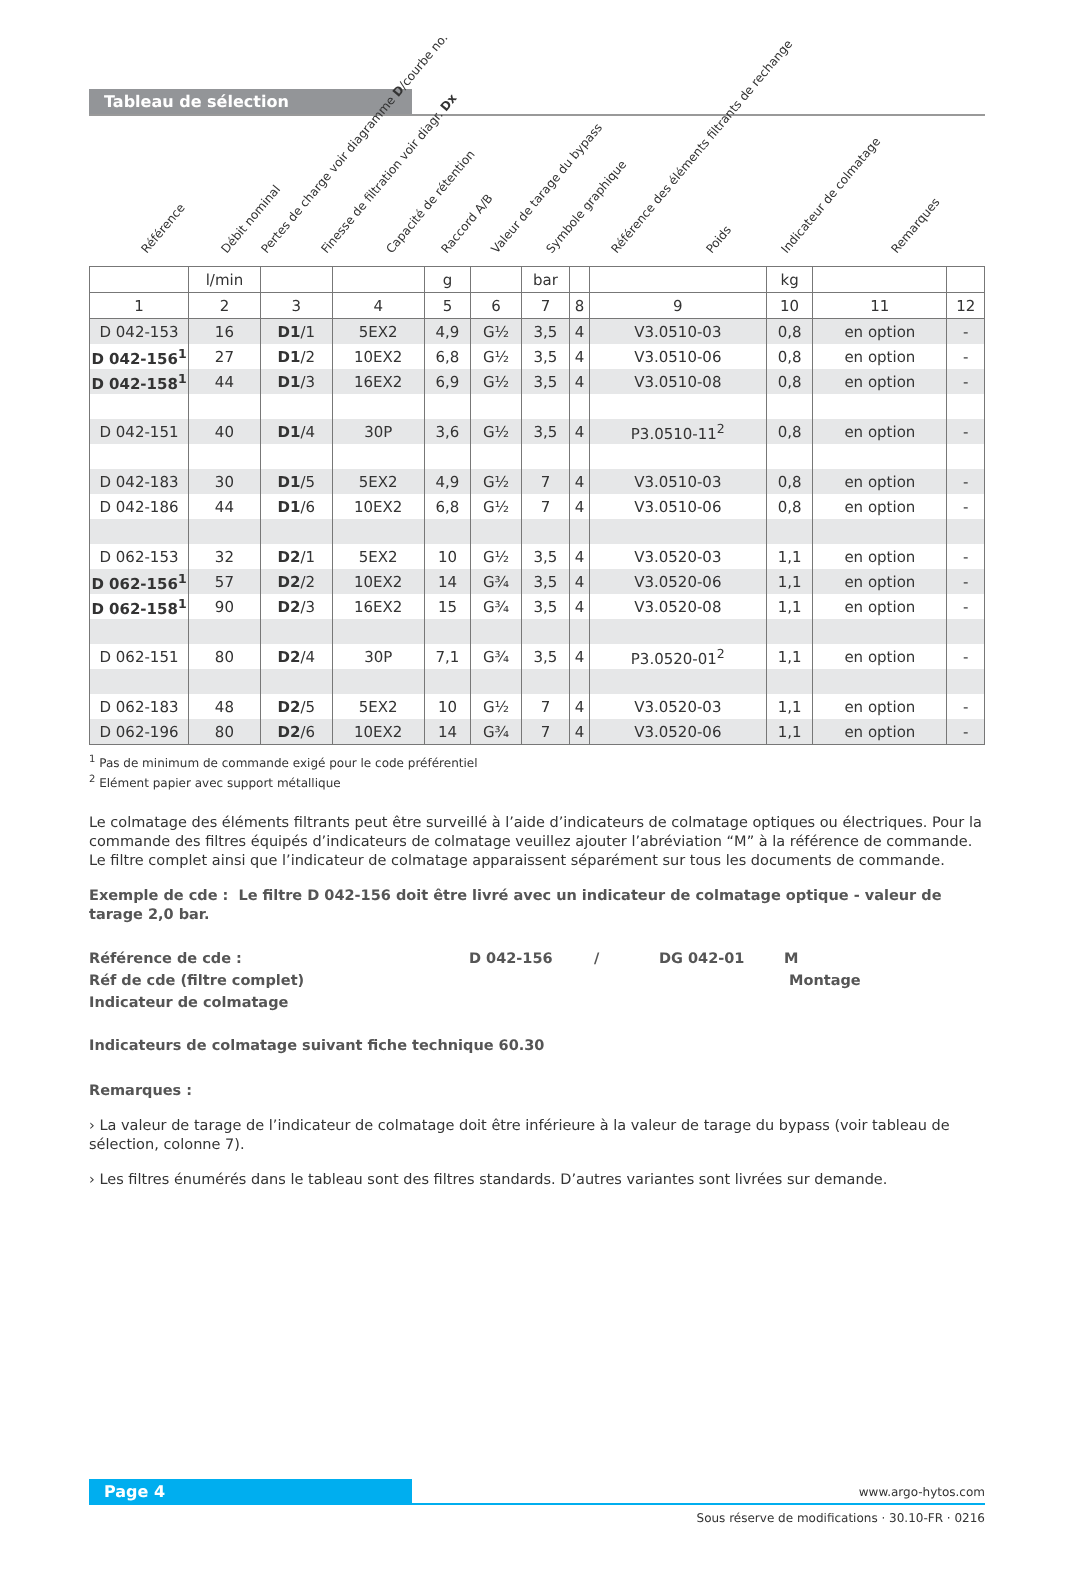Tableau de sélection
Référence Débit nominal Pertes de charge voir diagramme D/courbe no. Finesse de filtration voir diagr. Dx Capacité de rétention Raccord A/B Valeur de tarage du bypass Symbole graphique Référence des éléments filtrants de rechange Poids Indicateur de colmatage Remarques
| | l/min | | | g | | bar | | | kg | | |
| 1 | 2 | 3 | 4 | 5 | 6 | 7 | 8 | 9 | 10 | 11 | 12 |
| D 042-153 | 16 | D1 /1 | 5EX2 | 4,9 | G½ | 3,5 | 4 | V3.0510-03 | 0,8 | en option | - |
| D 042-156<sup>1</sup> | 27 | D1 /2 | 10EX2 | 6,8 | G½ | 3,5 | 4 | V3.0510-06 | 0,8 | en option | - |
| D 042-158<sup>1</sup> | 44 | D1 /3 | 16EX2 | 6,9 | G½ | 3,5 | 4 | V3.0510-08 | 0,8 | en option | - |
| D 042-151 | 40 | D1 /4 | 30P | 3,6 | G½ | 3,5 | 4 | P3.0510-11<sup>2</sup> | 0,8 | en option | - |
| D 042-183 | 30 | D1 /5 | 5EX2 | 4,9 | G½ | 7 | 4 | V3.0510-03 | 0,8 | en option | - |
| D 042-186 | 44 | D1 /6 | 10EX2 | 6,8 | G½ | 7 | 4 | V3.0510-06 | 0,8 | en option | - |
| D 062-153 | 32 | D2 /1 | 5EX2 | 10 | G½ | 3,5 | 4 | V3.0520-03 | 1,1 | en option | - |
| D 062-156<sup>1</sup> | 57 | D2 /2 | 10EX2 | 14 | G¾ | 3,5 | 4 | V3.0520-06 | 1,1 | en option | - |
| D 062-158<sup>1</sup> | 90 | D2 /3 | 16EX2 | 15 | G¾ | 3,5 | 4 | V3.0520-08 | 1,1 | en option | - |
| D 062-151 | 80 | D2 /4 | 30P | 7,1 | G¾ | 3,5 | 4 | P3.0520-01<sup>2</sup> | 1,1 | en option | - |
| D 062-183 | 48 | D2 /5 | 5EX2 | 10 | G½ | 7 | 4 | V3.0520-03 | 1,1 | en option | - |
| D 062-196 | 80 | D2 /6 | 10EX2 | 14 | G¾ | 7 | 4 | V3.0520-06 | 1,1 | en option | - |
<sup>1</sup> Pas de minimum de commande exigé pour le code préférentiel
<sup>2</sup> Elément papier avec support métallique
Le colmatage des éléments filtrants peut être surveillé à l’aide d’indicateurs de colmatage optiques ou électriques. Pour la commande des filtres équipés d’indicateurs de colmatage veuillez ajouter l’abréviation “M” à la référence de commande. Le filtre complet ainsi que l’indicateur de colmatage apparaissent séparément sur tous les documents de commande.
Exemple de cde : Le filtre D 042-156 doit être livré avec un indicateur de colmatage optique - valeur de tarage 2,0 bar.
Référence de cde : D 042-156 / DG 042-01 M
Réf de cde (filtre complet) Montage
Indicateur de colmatage
Indicateurs de colmatage suivant fiche technique 60.30
Remarques :
› La valeur de tarage de l’indicateur de colmatage doit être inférieure à la valeur de tarage du bypass (voir tableau de sélection, colonne 7).
› Les filtres énumérés dans le tableau sont des filtres standards. D’autres variantes sont livrées sur demande.
Page 4 www.argo-hytos.com
Sous réserve de modifications · 30.10-FR · 0216